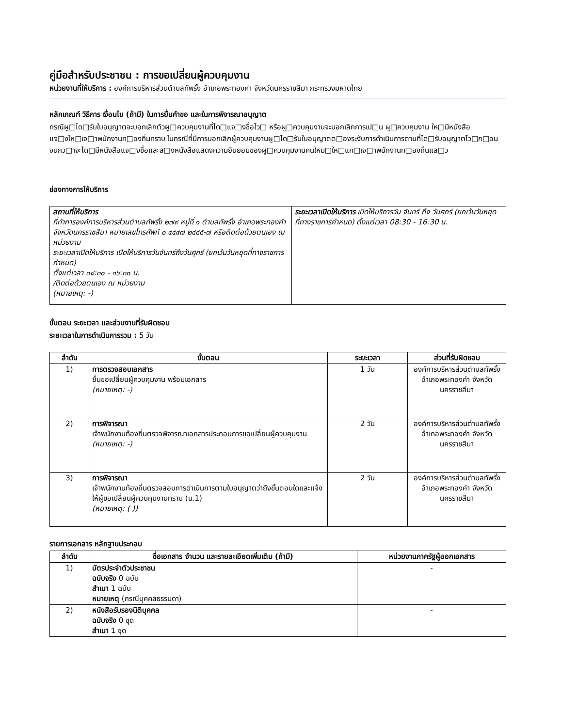คู่มือสำหรับประชาชน : การขอเปลี่ยนผู้ควบคุมงาน
หน่วยงานที่ให้บริการ : องค์การบริหารส่วนตำบลทัพรั้ง อำเภอพระทองคำ จังหวัดนครราชสีมา กระทรวงมหาดไทย
หลักเกณฑ์ วิธีการ เงื่อนไข (ถ้ามี) ในการยื่นคำขอ และในการพิจารณาอนุญาต
กรณีผู□ได□รับใบอนุญาตจะบอกเลิกตัวผู□ควบคุมงานที่ได□แจ□งชื่อไว□ หรือผู□ควบคุมงานจะบอกเลิกการเป□น ผู□ควบคุมงาน ให□มีหนังสือแจ□งให□เจ□าพนักงานท□องถิ่นทราบ ในกรณีที่มีการบอกเลิกผู้ควบคุมงานผู□ได□รับใบอนุญาตต□องระงับการดำเนินการตามที่ได□รับอนุญาตไว□ก□อนจนกว□าจะได□มีหนังสือแจ□งชื่อและส□งหนังสือแสดงความยินยอมของผู□ควบคุมงานคนใหม□ให□แก□เจ□าพนักงานท□องถิ่นแล□ว
ช่องทางการให้บริการ
| สถานที่ให้บริการ ที่ทำการองค์การบริหารส่วนตำบลทัพรั้ง ๒๗๙ หมู่ที่ ๑ ตำบลทัพรั้ง อำเภอพระทองคำ จังหวัดนครราชสีมา หมายเลขโทรศัพท์ ๐ ๔๔๙๗ ๒๔๔๕-๗ หรือติดต่อด้วยตนเอง ณ หน่วยงาน ระยะเวลาเปิดให้บริการ เปิดให้บริการวันจันทร์ถึงวันศุกร์ (ยกเว้นวันหยุดที่ทางราชการกำหนด) ตั้งแต่เวลา ๐๘:๓๐ - ๑๖:๓๐ น. /ติดต่อด้วยตนเอง ณ หน่วยงาน (หมายเหตุ: -) | ระยะเวลาเปิดให้บริการ เปิดให้บริการวัน จันทร์ ถึง วันศุกร์ (ยกเว้นวันหยุดที่ทางราชการกำหนด) ตั้งแต่เวลา 08:30 - 16:30 น. |
ขั้นตอน ระยะเวลา และส่วนงานที่รับผิดชอบ
ระยะเวลาในการดำเนินการรวม : 5 วัน
| ลำดับ | ขั้นตอน | ระยะเวลา | ส่วนที่รับผิดชอบ |
| --- | --- | --- | --- |
| 1) | การตรวจสอบเอกสาร ยื่นขอเปลี่ยนผู้ควบคุมงาน พร้อมเอกสาร (หมายเหตุ: -) | 1 วัน | องค์การบริหารส่วนตำบลทัพรั้ง อำเภอพระทองคำ จังหวัดนครราชสีมา |
| 2) | การพิจารณา เจ้าพนักงานท้องถิ่นตรวจพิจารณาเอกสารประกอบการขอเปลี่ยนผู้ควบคุมงาน (หมายเหตุ: -) | 2 วัน | องค์การบริหารส่วนตำบลทัพรั้ง อำเภอพระทองคำ จังหวัดนครราชสีมา |
| 3) | การพิจารณา เจ้าพนักงานท้องถิ่นตรวจสอบการดำเนินการตามใบอนุญาตว่าถึงขั้นตอนใดและแจ้งให้ผู้ขอเปลี่ยนผู้ควบคุมงานทราบ (น.1) (หมายเหตุ: ( )) | 2 วัน | องค์การบริหารส่วนตำบลทัพรั้ง อำเภอพระทองคำ จังหวัดนครราชสีมา |
รายการเอกสาร หลักฐานประกอบ
| ลำดับ | ชื่อเอกสาร จำนวน และรายละเอียดเพิ่มเติม (ถ้ามี) | หน่วยงานภาครัฐผู้ออกเอกสาร |
| --- | --- | --- |
| 1) | บัตรประจำตัวประชาชน ฉบับจริง 0 ฉบับ สำเนา 1 ฉบับ หมายเหตุ (กรณีบุคคลธรรมดา) | - |
| 2) | หนังสือรับรองนิติบุคคล ฉบับจริง 0 ชุด สำเนา 1 ชุด | - |